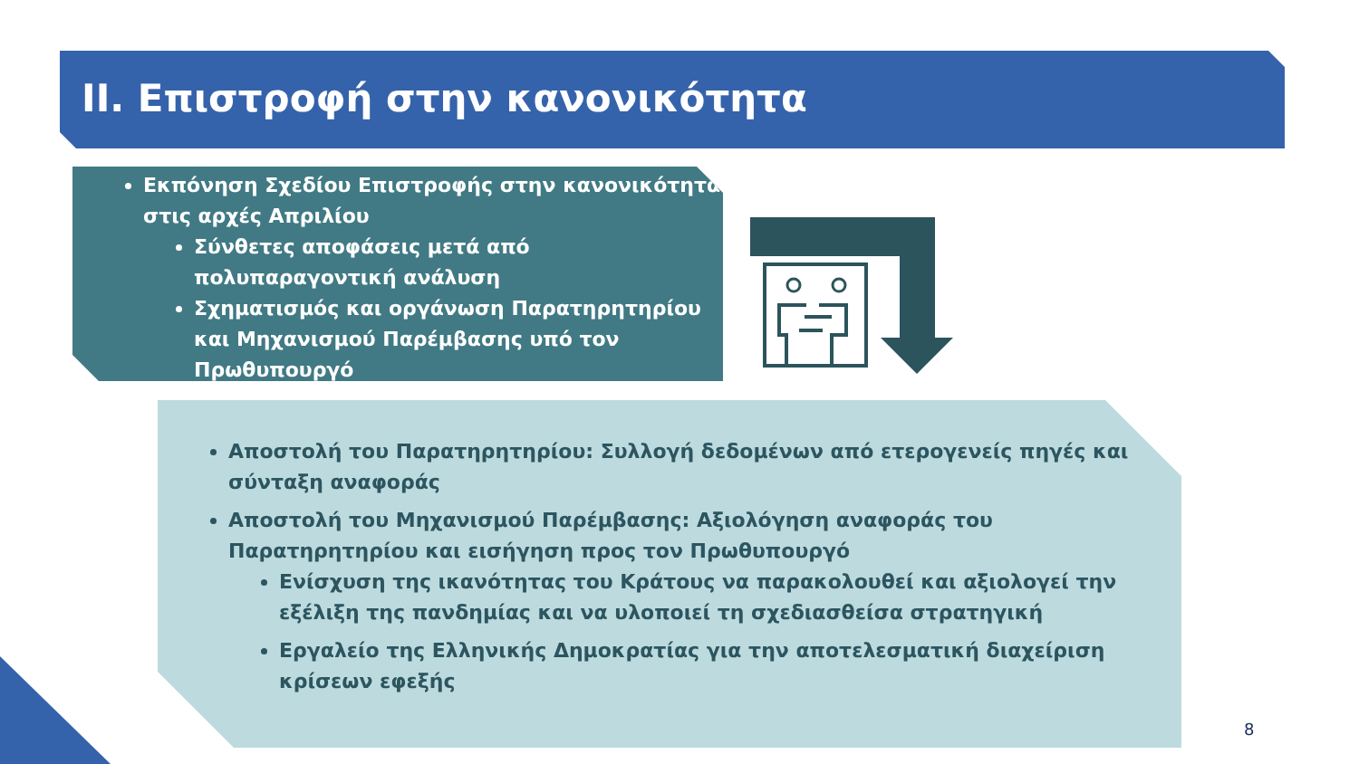ΙΙ. Επιστροφή στην κανονικότητα
Εκπόνηση Σχεδίου Επιστροφής στην κανονικότητα στις αρχές Απριλίου
Σύνθετες αποφάσεις μετά από πολυπαραγοντική ανάλυση
Σχηματισμός και οργάνωση Παρατηρητηρίου και Μηχανισμού Παρέμβασης υπό τον Πρωθυπουργό
Αποστολή του Παρατηρητηρίου: Συλλογή δεδομένων από ετερογενείς πηγές και σύνταξη αναφοράς
Αποστολή του Μηχανισμού Παρέμβασης: Αξιολόγηση αναφοράς του Παρατηρητηρίου και εισήγηση προς τον Πρωθυπουργό
Ενίσχυση της ικανότητας του Κράτους να παρακολουθεί και αξιολογεί την εξέλιξη της πανδημίας και να υλοποιεί τη σχεδιασθείσα στρατηγική
Εργαλείο της Ελληνικής Δημοκρατίας για την αποτελεσματική διαχείριση κρίσεων εφεξής
8